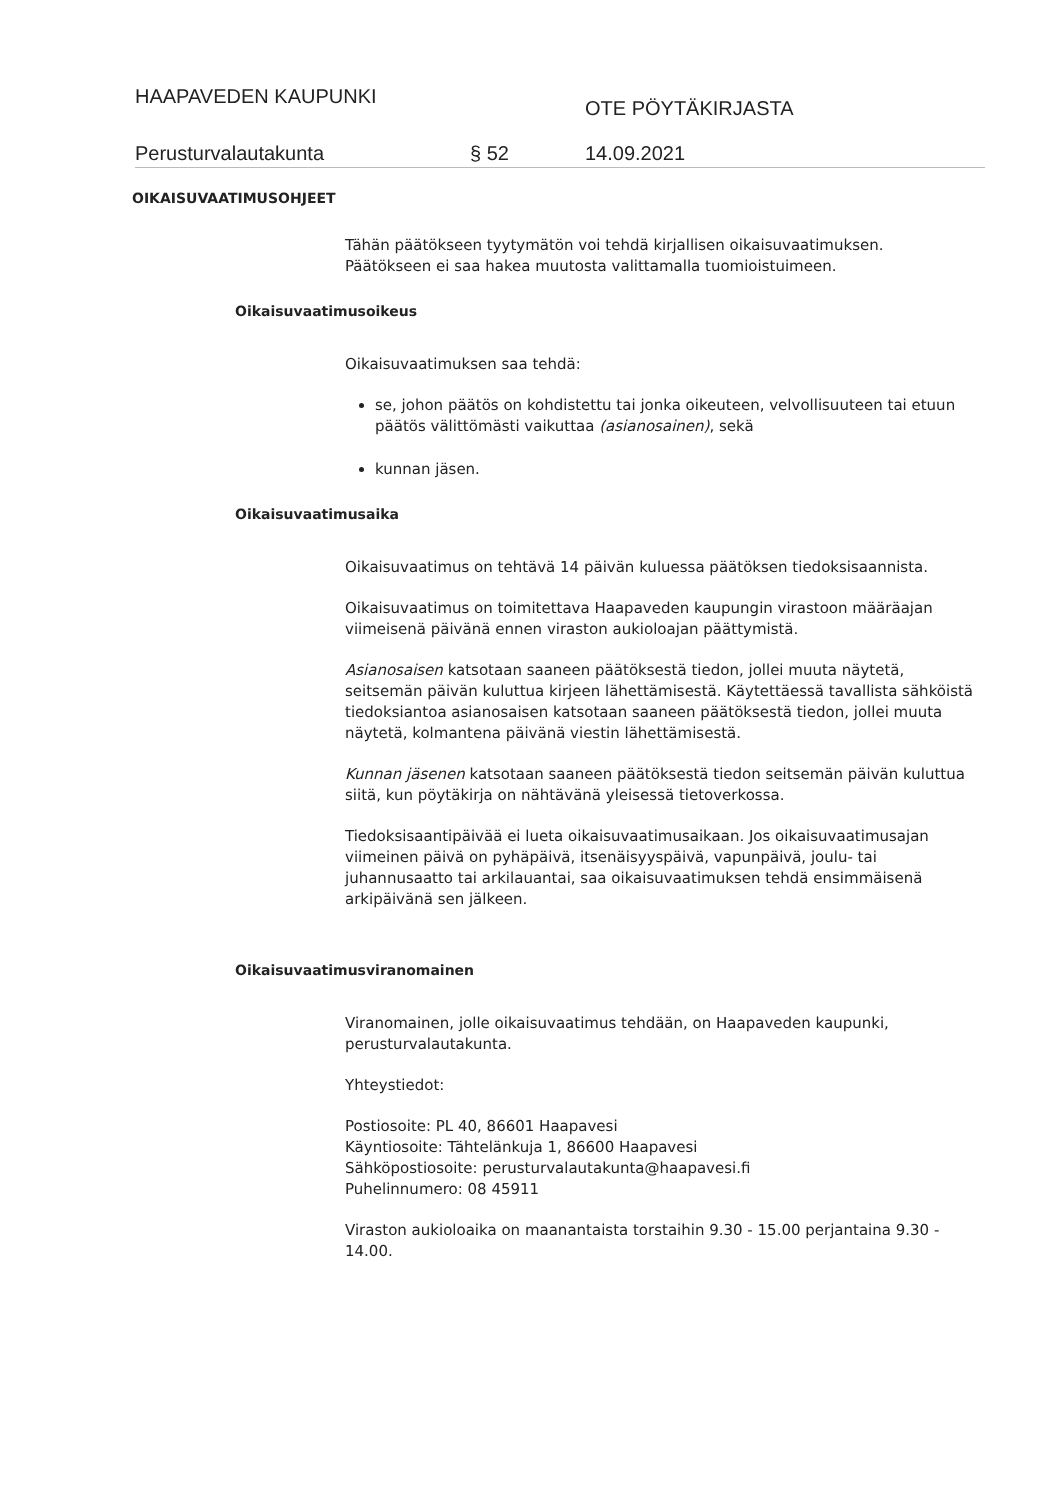HAAPAVEDEN KAUPUNKI
OTE PÖYTÄKIRJASTA
Perusturvalautakunta § 52 14.09.2021
OIKAISUVAATIMUSOHJEET
Tähän päätökseen tyytymätön voi tehdä kirjallisen oikaisuvaatimuksen.
Päätökseen ei saa hakea muutosta valittamalla tuomioistuimeen.
Oikaisuvaatimusoikeus
Oikaisuvaatimuksen saa tehdä:
se, johon päätös on kohdistettu tai jonka oikeuteen, velvollisuuteen tai etuun päätös välittömästi vaikuttaa (asianosainen), sekä
kunnan jäsen.
Oikaisuvaatimusaika
Oikaisuvaatimus on tehtävä 14 päivän kuluessa päätöksen tiedoksisaannista.
Oikaisuvaatimus on toimitettava Haapaveden kaupungin virastoon määräajan viimeisenä päivänä ennen viraston aukioloajan päättymistä.
Asianosaisen katsotaan saaneen päätöksestä tiedon, jollei muuta näytetä, seitsemän päivän kuluttua kirjeen lähettämisestä. Käytettäessä tavallista sähköistä tiedoksiantoa asianosaisen katsotaan saaneen päätöksestä tiedon, jollei muuta näytetä, kolmantena päivänä viestin lähettämisestä.
Kunnan jäsenen katsotaan saaneen päätöksestä tiedon seitsemän päivän kuluttua siitä, kun pöytäkirja on nähtävänä yleisessä tietoverkossa.
Tiedoksisaantipäivää ei lueta oikaisuvaatimusaikaan. Jos oikaisuvaatimusajan viimeinen päivä on pyhäpäivä, itsenäisyyspäivä, vapunpäivä, joulu- tai juhannusaatto tai arkilauantai, saa oikaisuvaatimuksen tehdä ensimmäisenä arkipäivänä sen jälkeen.
Oikaisuvaatimusviranomainen
Viranomainen, jolle oikaisuvaatimus tehdään, on Haapaveden kaupunki, perusturvalautakunta.
Yhteystiedot:
Postiosoite: PL 40, 86601 Haapavesi
Käyntiosoite: Tähtelänkuja 1, 86600 Haapavesi
Sähköpostiosoite: perusturvalautakunta@haapavesi.fi
Puhelinnumero: 08 45911
Viraston aukioloaika on maanantaista torstaihin 9.30 - 15.00 perjantaina 9.30 - 14.00.